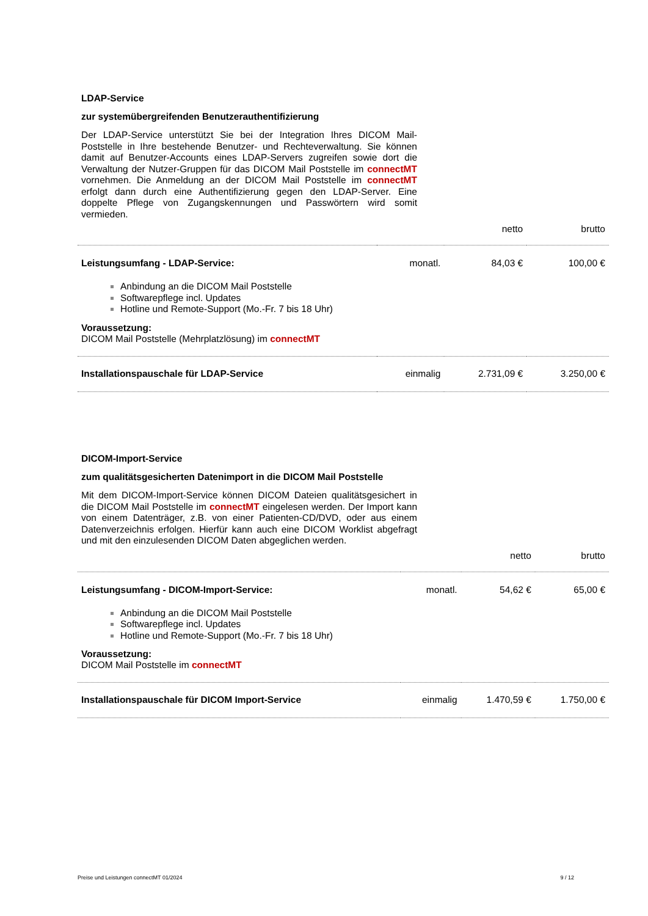LDAP-Service
zur systemübergreifenden Benutzerauthentifizierung
Der LDAP-Service unterstützt Sie bei der Integration Ihres DICOM Mail-Poststelle in Ihre bestehende Benutzer- und Rechteverwaltung. Sie können damit auf Benutzer-Accounts eines LDAP-Servers zugreifen sowie dort die Verwaltung der Nutzer-Gruppen für das DICOM Mail Poststelle im connectMT vornehmen. Die Anmeldung an der DICOM Mail Poststelle im connectMT erfolgt dann durch eine Authentifizierung gegen den LDAP-Server. Eine doppelte Pflege von Zugangskennungen und Passwörtern wird somit vermieden.
| | | netto | brutto |
| Leistungsumfang - LDAP-Service: | monatl. | 84,03 € | 100,00 € |
| Anbindung an die DICOM Mail Poststelle Softwarepflege incl. Updates Hotline und Remote-Support (Mo.-Fr. 7 bis 18 Uhr) Voraussetzung: DICOM Mail Poststelle (Mehrplatzlösung) im connectMT | | | |
| Installationspauschale für LDAP-Service | einmalig | 2.731,09 € | 3.250,00 € |
DICOM-Import-Service
zum qualitätsgesicherten Datenimport in die DICOM Mail Poststelle
Mit dem DICOM-Import-Service können DICOM Dateien qualitätsgesichert in die DICOM Mail Poststelle im connectMT eingelesen werden. Der Import kann von einem Datenträger, z.B. von einer Patienten-CD/DVD, oder aus einem Datenverzeichnis erfolgen. Hierfür kann auch eine DICOM Worklist abgefragt und mit den einzulesenden DICOM Daten abgeglichen werden.
| | | netto | brutto |
| Leistungsumfang - DICOM-Import-Service: | monatl. | 54,62 € | 65,00 € |
| Anbindung an die DICOM Mail Poststelle Softwarepflege incl. Updates Hotline und Remote-Support (Mo.-Fr. 7 bis 18 Uhr) Voraussetzung: DICOM Mail Poststelle im connectMT | | | |
| Installationspauschale für DICOM Import-Service | einmalig | 1.470,59 € | 1.750,00 € |
Preise und Leistungen connectMT 01/2024 9 / 12